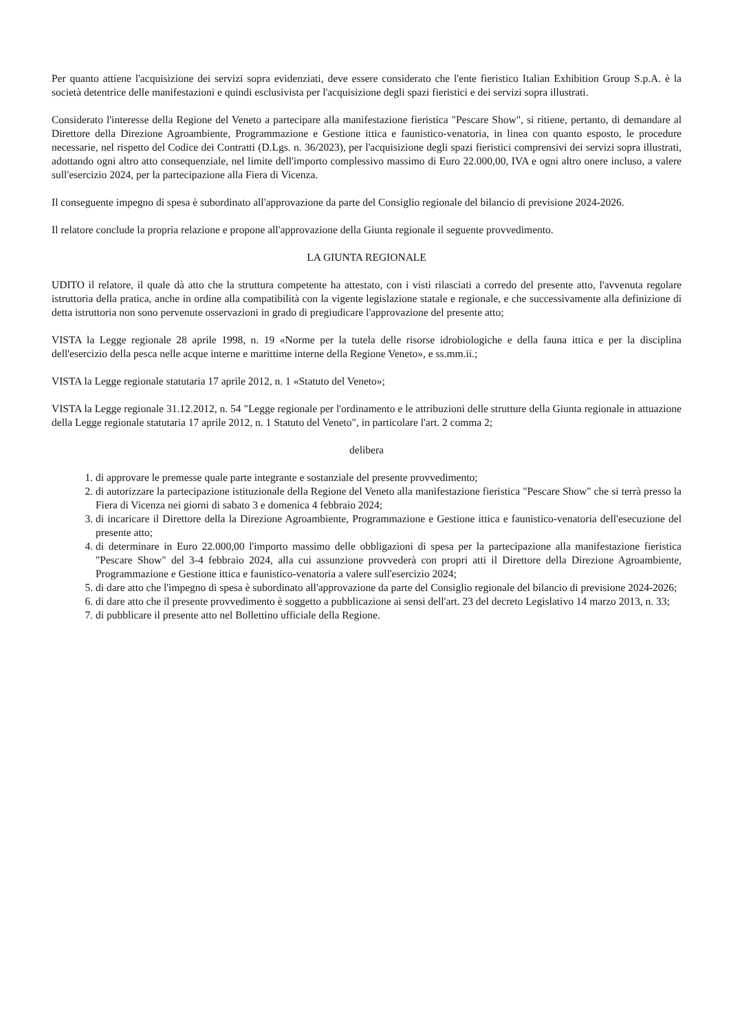Per quanto attiene l'acquisizione dei servizi sopra evidenziati, deve essere considerato che l'ente fieristico Italian Exhibition Group S.p.A. è la società detentrice delle manifestazioni e quindi esclusivista per l'acquisizione degli spazi fieristici e dei servizi sopra illustrati.
Considerato l'interesse della Regione del Veneto a partecipare alla manifestazione fieristica "Pescare Show", si ritiene, pertanto, di demandare al Direttore della Direzione Agroambiente, Programmazione e Gestione ittica e faunistico-venatoria, in linea con quanto esposto, le procedure necessarie, nel rispetto del Codice dei Contratti (D.Lgs. n. 36/2023), per l'acquisizione degli spazi fieristici comprensivi dei servizi sopra illustrati, adottando ogni altro atto consequenziale, nel limite dell'importo complessivo massimo di Euro 22.000,00, IVA e ogni altro onere incluso, a valere sull'esercizio 2024, per la partecipazione alla Fiera di Vicenza.
Il conseguente impegno di spesa è subordinato all'approvazione da parte del Consiglio regionale del bilancio di previsione 2024-2026.
Il relatore conclude la propria relazione e propone all'approvazione della Giunta regionale il seguente provvedimento.
LA GIUNTA REGIONALE
UDITO il relatore, il quale dà atto che la struttura competente ha attestato, con i visti rilasciati a corredo del presente atto, l'avvenuta regolare istruttoria della pratica, anche in ordine alla compatibilità con la vigente legislazione statale e regionale, e che successivamente alla definizione di detta istruttoria non sono pervenute osservazioni in grado di pregiudicare l'approvazione del presente atto;
VISTA la Legge regionale 28 aprile 1998, n. 19 «Norme per la tutela delle risorse idrobiologiche e della fauna ittica e per la disciplina dell'esercizio della pesca nelle acque interne e marittime interne della Regione Veneto», e ss.mm.ii.;
VISTA la Legge regionale statutaria 17 aprile 2012, n. 1 «Statuto del Veneto»;
VISTA la Legge regionale 31.12.2012, n. 54 "Legge regionale per l'ordinamento e le attribuzioni delle strutture della Giunta regionale in attuazione della Legge regionale statutaria 17 aprile 2012, n. 1 Statuto del Veneto", in particolare l'art. 2 comma 2;
delibera
1. di approvare le premesse quale parte integrante e sostanziale del presente provvedimento;
2. di autorizzare la partecipazione istituzionale della Regione del Veneto alla manifestazione fieristica "Pescare Show" che si terrà presso la Fiera di Vicenza nei giorni di sabato 3 e domenica 4 febbraio 2024;
3. di incaricare il Direttore della la Direzione Agroambiente, Programmazione e Gestione ittica e faunistico-venatoria dell'esecuzione del presente atto;
4. di determinare in Euro 22.000,00 l'importo massimo delle obbligazioni di spesa per la partecipazione alla manifestazione fieristica "Pescare Show" del 3-4 febbraio 2024, alla cui assunzione provvederà con propri atti il Direttore della Direzione Agroambiente, Programmazione e Gestione ittica e faunistico-venatoria a valere sull'esercizio 2024;
5. di dare atto che l'impegno di spesa è subordinato all'approvazione da parte del Consiglio regionale del bilancio di previsione 2024-2026;
6. di dare atto che il presente provvedimento è soggetto a pubblicazione ai sensi dell'art. 23 del decreto Legislativo 14 marzo 2013, n. 33;
7. di pubblicare il presente atto nel Bollettino ufficiale della Regione.